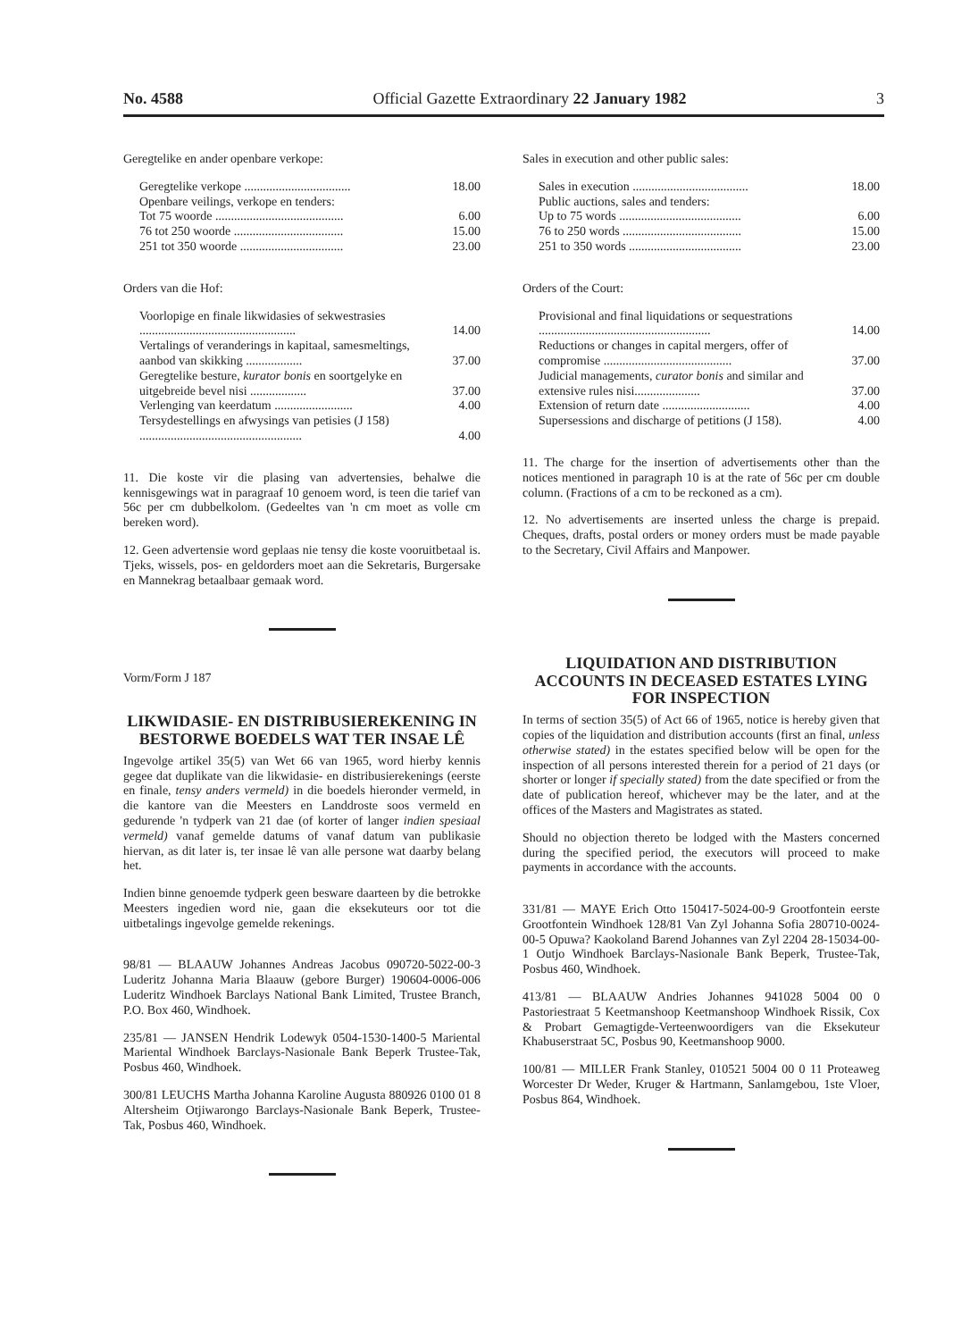No. 4588 Official Gazette Extraordinary 22 January 1982 3
Geregtelike en ander openbare verkope:
| Geregtelike verkope .................................. | 18.00 |
| Openbare veilings, verkope en tenders: | |
| Tot 75 woorde ......................................... | 6.00 |
| 76 tot 250 woorde ................................... | 15.00 |
| 251 tot 350 woorde ................................. | 23.00 |
Orders van die Hof:
| Voorlopige en finale likwidasies of sekwestrasies .................................................. | 14.00 |
| Vertalings of veranderings in kapitaal, samesmeltings, aanbod van skikking .................. | 37.00 |
| Geregtelike besture, kurator bonis en soortgelyke en uitgebreide bevel nisi .................. | 37.00 |
| Verlenging van keerdatum ......................... | 4.00 |
| Tersydestellings en afwysings van petisies (J 158) .................................................... | 4.00 |
11. Die koste vir die plasing van advertensies, behalwe die kennisgewings wat in paragraaf 10 genoem word, is teen die tarief van 56c per cm dubbelkolom. (Gedeeltes van 'n cm moet as volle cm bereken word).
12. Geen advertensie word geplaas nie tensy die koste vooruitbetaal is. Tjeks, wissels, pos- en geldorders moet aan die Sekretaris, Burgersake en Mannekrag betaalbaar gemaak word.
Vorm/Form J 187
LIKWIDASIE- EN DISTRIBUSIEREKENING IN BESTORWE BOEDELS WAT TER INSAE LÊ
Ingevolge artikel 35(5) van Wet 66 van 1965, word hierby kennis gegee dat duplikate van die likwidasie- en distribusierekenings (eerste en finale, tensy anders vermeld) in die boedels hieronder vermeld, in die kantore van die Meesters en Landdroste soos vermeld en gedurende 'n tydperk van 21 dae (of korter of langer indien spesiaal vermeld) vanaf gemelde datums of vanaf datum van publikasie hiervan, as dit later is, ter insae lê van alle persone wat daarby belang het.
Indien binne genoemde tydperk geen besware daarteen by die betrokke Meesters ingedien word nie, gaan die eksekuteurs oor tot die uitbetalings ingevolge gemelde rekenings.
98/81 — BLAAUW Johannes Andreas Jacobus 090720-5022-00-3 Luderitz Johanna Maria Blaauw (gebore Burger) 190604-0006-006 Luderitz Windhoek Barclays National Bank Limited, Trustee Branch, P.O. Box 460, Windhoek.
235/81 — JANSEN Hendrik Lodewyk 0504-1530-1400-5 Mariental Mariental Windhoek Barclays-Nasionale Bank Beperk Trustee-Tak, Posbus 460, Windhoek.
300/81 LEUCHS Martha Johanna Karoline Augusta 880926 0100 01 8 Altersheim Otjiwarongo Barclays-Nasionale Bank Beperk, Trustee-Tak, Posbus 460, Windhoek.
Sales in execution and other public sales:
| Sales in execution ..................................... | 18.00 |
| Public auctions, sales and tenders: | |
| Up to 75 words ....................................... | 6.00 |
| 76 to 250 words ...................................... | 15.00 |
| 251 to 350 words .................................... | 23.00 |
Orders of the Court:
| Provisional and final liquidations or sequestrations ....................................................... | 14.00 |
| Reductions or changes in capital mergers, offer of compromise ......................................... | 37.00 |
| Judicial managements, curator bonis and similar and extensive rules nisi..................... | 37.00 |
| Extension of return date ............................ | 4.00 |
| Supersessions and discharge of petitions (J 158). | 4.00 |
11. The charge for the insertion of advertisements other than the notices mentioned in paragraph 10 is at the rate of 56c per cm double column. (Fractions of a cm to be reckoned as a cm).
12. No advertisements are inserted unless the charge is prepaid. Cheques, drafts, postal orders or money orders must be made payable to the Secretary, Civil Affairs and Manpower.
LIQUIDATION AND DISTRIBUTION ACCOUNTS IN DECEASED ESTATES LYING FOR INSPECTION
In terms of section 35(5) of Act 66 of 1965, notice is hereby given that copies of the liquidation and distribution accounts (first an final, unless otherwise stated) in the estates specified below will be open for the inspection of all persons interested therein for a period of 21 days (or shorter or longer if specially stated) from the date specified or from the date of publication hereof, whichever may be the later, and at the offices of the Masters and Magistrates as stated.
Should no objection thereto be lodged with the Masters concerned during the specified period, the executors will proceed to make payments in accordance with the accounts.
331/81 — MAYE Erich Otto 150417-5024-00-9 Grootfontein eerste Grootfontein Windhoek 128/81 Van Zyl Johanna Sofia 280710-0024-00-5 Opuwa? Kaokoland Barend Johannes van Zyl 2204 28-15034-00-1 Outjo Windhoek Barclays-Nasionale Bank Beperk, Trustee-Tak, Posbus 460, Windhoek.
413/81 — BLAAUW Andries Johannes 941028 5004 00 0 Pastoriestraat 5 Keetmanshoop Keetmanshoop Windhoek Rissik, Cox & Probart Gemagtigde-Verteenwoordigers van die Eksekuteur Khabuserstraat 5C, Posbus 90, Keetmanshoop 9000.
100/81 — MILLER Frank Stanley, 010521 5004 00 0 11 Proteaweg Worcester Dr Weder, Kruger & Hartmann, Sanlamgebou, 1ste Vloer, Posbus 864, Windhoek.